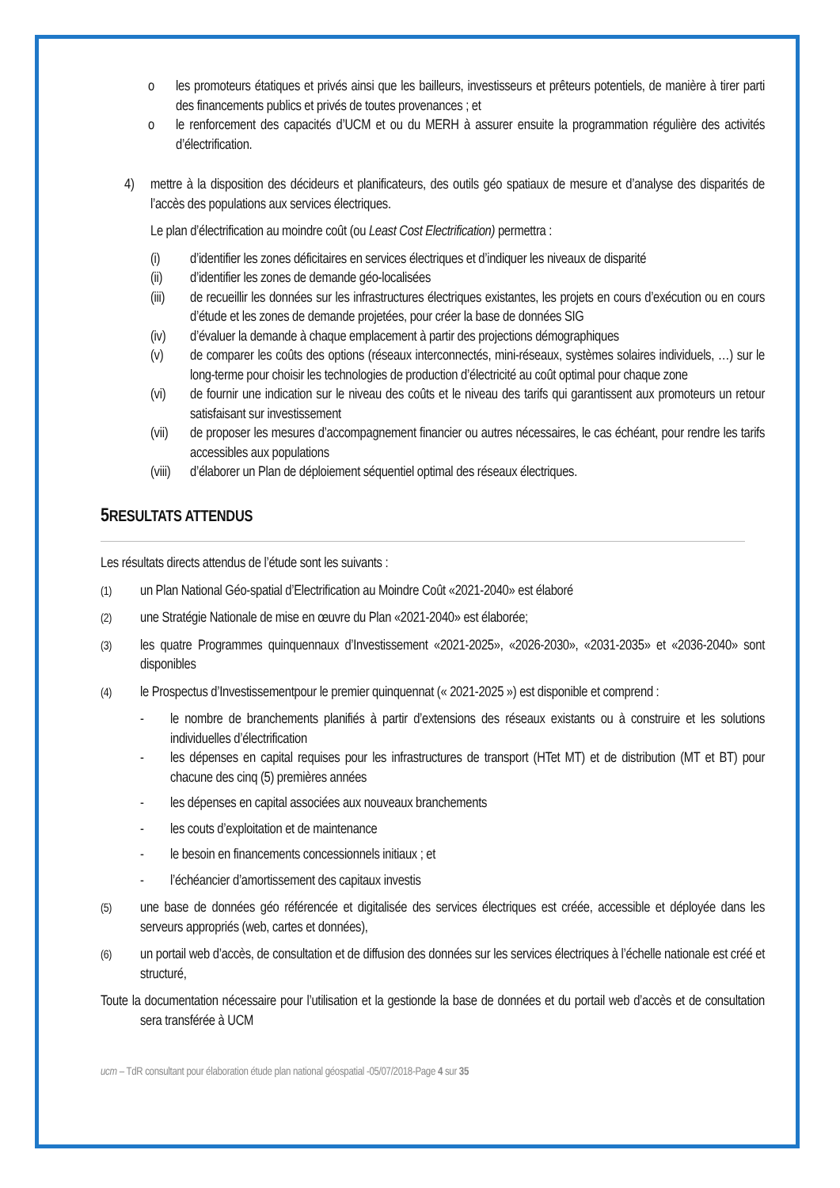o les promoteurs étatiques et privés ainsi que les bailleurs, investisseurs et prêteurs potentiels, de manière à tirer parti des financements publics et privés de toutes provenances ; et
o le renforcement des capacités d’UCM et ou du MERH à assurer ensuite la programmation régulière des activités d’électrification.
4) mettre à la disposition des décideurs et planificateurs, des outils géo spatiaux de mesure et d’analyse des disparités de l’accès des populations aux services électriques.
Le plan d’électrification au moindre coût (ou Least Cost Electrification) permettra :
(i) d’identifier les zones déficitaires en services électriques et d’indiquer les niveaux de disparité
(ii) d’identifier les zones de demande géo-localisées
(iii) de recueillir les données sur les infrastructures électriques existantes, les projets en cours d’exécution ou en cours d’étude et les zones de demande projetées, pour créer la base de données SIG
(iv) d’évaluer la demande à chaque emplacement à partir des projections démographiques
(v) de comparer les coûts des options (réseaux interconnectés, mini-réseaux, systèmes solaires individuels, …) sur le long-terme pour choisir les technologies de production d’électricité au coût optimal pour chaque zone
(vi) de fournir une indication sur le niveau des coûts et le niveau des tarifs qui garantissent aux promoteurs un retour satisfaisant sur investissement
(vii) de proposer les mesures d’accompagnement financier ou autres nécessaires, le cas échéant, pour rendre les tarifs accessibles aux populations
(viii) d’élaborer un Plan de déploiement séquentiel optimal des réseaux électriques.
5 RESULTATS ATTENDUS
Les résultats directs attendus de l’étude sont les suivants :
(1) un Plan National Géo-spatial d’Electrification au Moindre Coût «2021-2040» est élaboré
(2) une Stratégie Nationale de mise en œuvre du Plan «2021-2040» est élaborée;
(3) les quatre Programmes quinquennaux d’Investissement «2021-2025», «2026-2030», «2031-2035» et «2036-2040» sont disponibles
(4) le Prospectus d’Investissementpour le premier quinquennat (« 2021-2025 ») est disponible et comprend :
- le nombre de branchements planifiés à partir d’extensions des réseaux existants ou à construire et les solutions individuelles d’électrification
- les dépenses en capital requises pour les infrastructures de transport (HTet MT) et de distribution (MT et BT) pour chacune des cinq (5) premières années
- les dépenses en capital associées aux nouveaux branchements
- les couts d’exploitation et de maintenance
- le besoin en financements concessionnels initiaux ; et
- l’échéancier d’amortissement des capitaux investis
(5) une base de données géo référencée et digitalisée des services électriques est créée, accessible et déployée dans les serveurs appropriés (web, cartes et données),
(6) un portail web d’accès, de consultation et de diffusion des données sur les services électriques à l’échelle nationale est créé et structuré,
Toute la documentation nécessaire pour l’utilisation et la gestionde la base de données et du portail web d’accès et de consultation sera transférée à UCM
ucm – TdR consultant pour élaboration étude plan national géospatial -05/07/2018-Page 4 sur 35